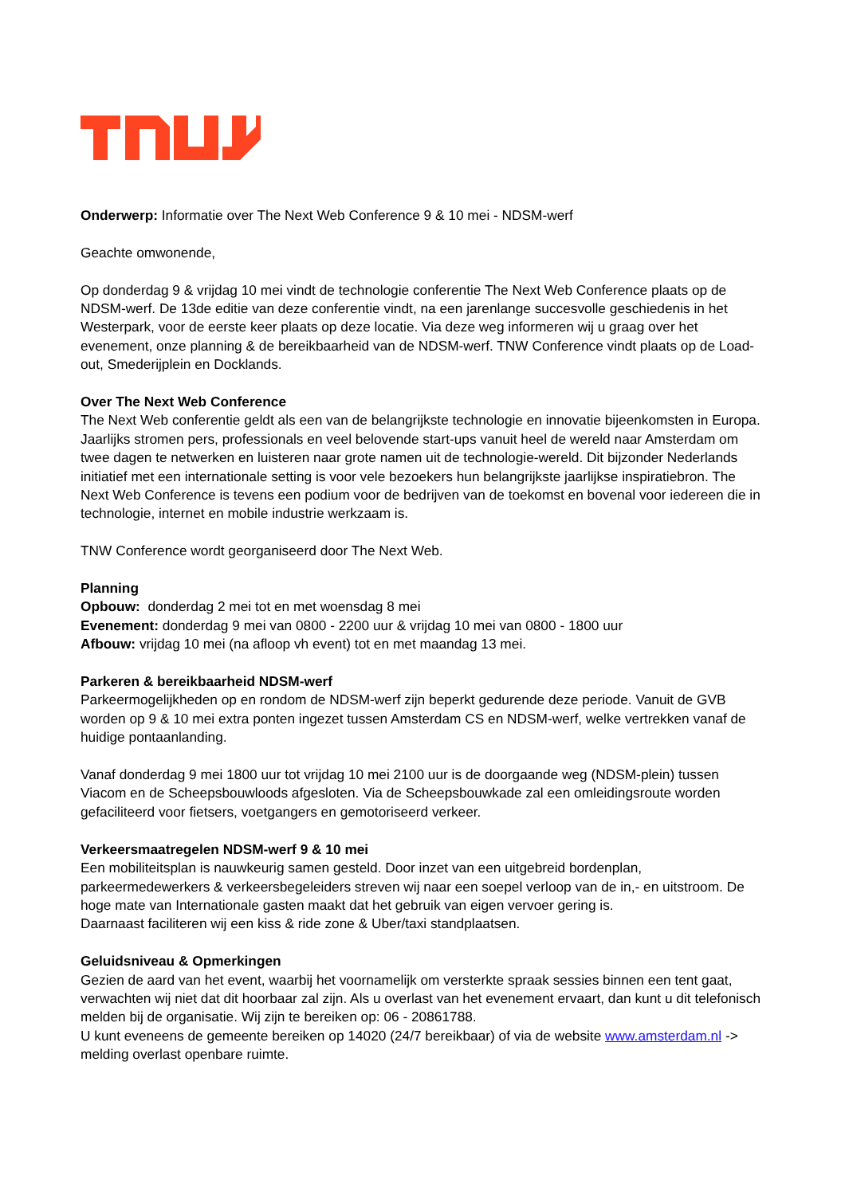Onderwerp: Informatie over The Next Web Conference 9 & 10 mei - NDSM-werf
Geachte omwonende,
Op donderdag 9 & vrijdag 10 mei vindt de technologie conferentie The Next Web Conference plaats op de NDSM-werf. De 13de editie van deze conferentie vindt, na een jarenlange succesvolle geschiedenis in het Westerpark, voor de eerste keer plaats op deze locatie. Via deze weg informeren wij u graag over het evenement, onze planning & de bereikbaarheid van de NDSM-werf. TNW Conference vindt plaats op de Load-out, Smederijplein en Docklands.
Over The Next Web Conference
The Next Web conferentie geldt als een van de belangrijkste technologie en innovatie bijeenkomsten in Europa. Jaarlijks stromen pers, professionals en veel belovende start-ups vanuit heel de wereld naar Amsterdam om twee dagen te netwerken en luisteren naar grote namen uit de technologie-wereld. Dit bijzonder Nederlands initiatief met een internationale setting is voor vele bezoekers hun belangrijkste jaarlijkse inspiratiebron. The Next Web Conference is tevens een podium voor de bedrijven van de toekomst en bovenal voor iedereen die in technologie, internet en mobile industrie werkzaam is.
TNW Conference wordt georganiseerd door The Next Web.
Planning
Opbouw: donderdag 2 mei tot en met woensdag 8 mei
Evenement: donderdag 9 mei van 0800 - 2200 uur & vrijdag 10 mei van 0800 - 1800 uur
Afbouw: vrijdag 10 mei (na afloop vh event) tot en met maandag 13 mei.
Parkeren & bereikbaarheid NDSM-werf
Parkeermogelijkheden op en rondom de NDSM-werf zijn beperkt gedurende deze periode. Vanuit de GVB worden op 9 & 10 mei extra ponten ingezet tussen Amsterdam CS en NDSM-werf, welke vertrekken vanaf de huidige pontaanlanding.
Vanaf donderdag 9 mei 1800 uur tot vrijdag 10 mei 2100 uur is de doorgaande weg (NDSM-plein) tussen Viacom en de Scheepsbouwloods afgesloten. Via de Scheepsbouwkade zal een omleidingsroute worden gefaciliteerd voor fietsers, voetgangers en gemotoriseerd verkeer.
Verkeersmaatregelen NDSM-werf 9 & 10 mei
Een mobiliteitsplan is nauwkeurig samen gesteld. Door inzet van een uitgebreid bordenplan, parkeermedewerkers & verkeersbegeleiders streven wij naar een soepel verloop van de in,- en uitstroom. De hoge mate van Internationale gasten maakt dat het gebruik van eigen vervoer gering is.
Daarnaast faciliteren wij een kiss & ride zone & Uber/taxi standplaatsen.
Geluidsniveau & Opmerkingen
Gezien de aard van het event, waarbij het voornamelijk om versterkte spraak sessies binnen een tent gaat, verwachten wij niet dat dit hoorbaar zal zijn. Als u overlast van het evenement ervaart, dan kunt u dit telefonisch melden bij de organisatie. Wij zijn te bereiken op: 06 - 20861788.
U kunt eveneens de gemeente bereiken op 14020 (24/7 bereikbaar) of via de website www.amsterdam.nl -> melding overlast openbare ruimte.